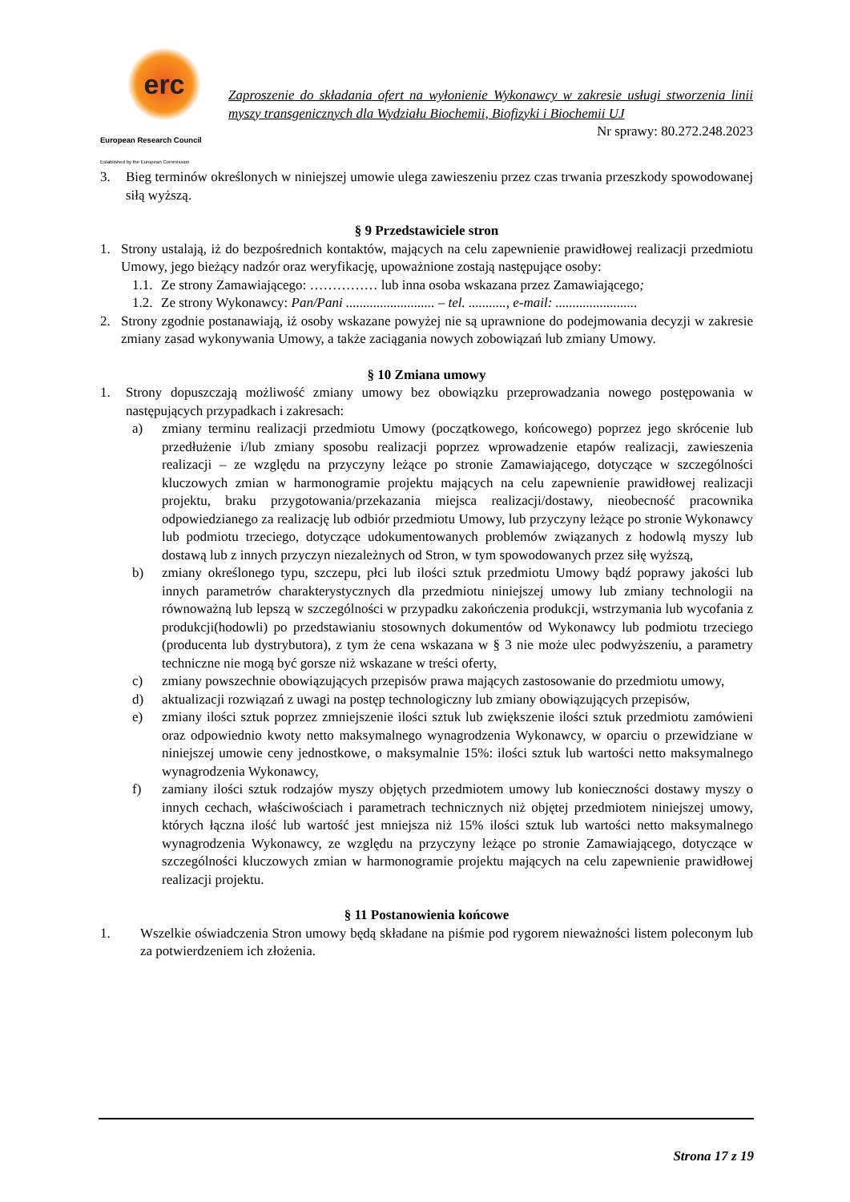erc
European Research Council
Established by the European Commission
Zaproszenie do składania ofert na wyłonienie Wykonawcy w zakresie usługi stworzenia linii myszy transgenicznych dla Wydziału Biochemii, Biofizyki i Biochemii UJ
Nr sprawy: 80.272.248.2023
3. Bieg terminów określonych w niniejszej umowie ulega zawieszeniu przez czas trwania przeszkody spowodowanej siłą wyższą.
§ 9 Przedstawiciele stron
1. Strony ustalają, iż do bezpośrednich kontaktów, mających na celu zapewnienie prawidłowej realizacji przedmiotu Umowy, jego bieżący nadzór oraz weryfikację, upoważnione zostają następujące osoby:
1.1.
Ze strony Zamawiającego: …………… lub inna osoba wskazana przez Zamawiającego;
1.2.
Ze strony Wykonawcy: Pan/Pani .......................... – tel. ..........., e-mail: ........................
2. Strony zgodnie postanawiają, iż osoby wskazane powyżej nie są uprawnione do podejmowania decyzji w zakresie zmiany zasad wykonywania Umowy, a także zaciągania nowych zobowiązań lub zmiany Umowy.
§ 10 Zmiana umowy
1. Strony dopuszczają możliwość zmiany umowy bez obowiązku przeprowadzania nowego postępowania w następujących przypadkach i zakresach:
a) zmiany terminu realizacji przedmiotu Umowy (początkowego, końcowego) poprzez jego skrócenie lub przedłużenie i/lub zmiany sposobu realizacji poprzez wprowadzenie etapów realizacji, zawieszenia realizacji – ze względu na przyczyny leżące po stronie Zamawiającego, dotyczące w szczególności kluczowych zmian w harmonogramie projektu mających na celu zapewnienie prawidłowej realizacji projektu, braku przygotowania/przekazania miejsca realizacji/dostawy, nieobecność pracownika odpowiedzianego za realizację lub odbiór przedmiotu Umowy, lub przyczyny leżące po stronie Wykonawcy lub podmiotu trzeciego, dotyczące udokumentowanych problemów związanych z hodowlą myszy lub dostawą lub z innych przyczyn niezależnych od Stron, w tym spowodowanych przez siłę wyższą,
b) zmiany określonego typu, szczepu, płci lub ilości sztuk przedmiotu Umowy bądź poprawy jakości lub innych parametrów charakterystycznych dla przedmiotu niniejszej umowy lub zmiany technologii na równoważną lub lepszą w szczególności w przypadku zakończenia produkcji, wstrzymania lub wycofania z produkcji(hodowli) po przedstawianiu stosownych dokumentów od Wykonawcy lub podmiotu trzeciego (producenta lub dystrybutora), z tym że cena wskazana w § 3 nie może ulec podwyższeniu, a parametry techniczne nie mogą być gorsze niż wskazane w treści oferty,
c) zmiany powszechnie obowiązujących przepisów prawa mających zastosowanie do przedmiotu umowy,
d) aktualizacji rozwiązań z uwagi na postęp technologiczny lub zmiany obowiązujących przepisów,
e) zmiany ilości sztuk poprzez zmniejszenie ilości sztuk lub zwiększenie ilości sztuk przedmiotu zamówieni oraz odpowiednio kwoty netto maksymalnego wynagrodzenia Wykonawcy, w oparciu o przewidziane w niniejszej umowie ceny jednostkowe, o maksymalnie 15%: ilości sztuk lub wartości netto maksymalnego wynagrodzenia Wykonawcy,
f) zamiany ilości sztuk rodzajów myszy objętych przedmiotem umowy lub konieczności dostawy myszy o innych cechach, właściwościach i parametrach technicznych niż objętej przedmiotem niniejszej umowy, których łączna ilość lub wartość jest mniejsza niż 15% ilości sztuk lub wartości netto maksymalnego wynagrodzenia Wykonawcy, ze względu na przyczyny leżące po stronie Zamawiającego, dotyczące w szczególności kluczowych zmian w harmonogramie projektu mających na celu zapewnienie prawidłowej realizacji projektu.
§ 11 Postanowienia końcowe
1. Wszelkie oświadczenia Stron umowy będą składane na piśmie pod rygorem nieważności listem poleconym lub za potwierdzeniem ich złożenia.
Strona 17 z 19